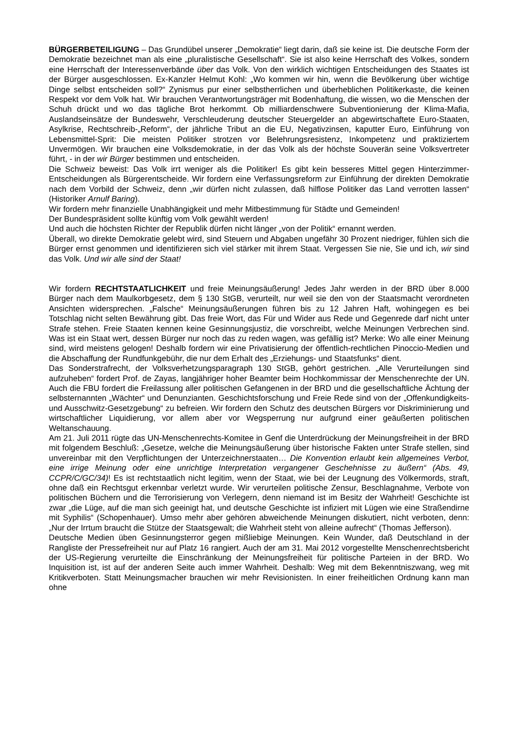BÜRGERBETEILIGUNG – Das Grundübel unserer „Demokratie“ liegt darin, daß sie keine ist. Die deutsche Form der Demokratie bezeichnet man als eine „pluralistische Gesellschaft“. Sie ist also keine Herrschaft des Volkes, sondern eine Herrschaft der Interessenverbände über das Volk. Von den wirklich wichtigen Entscheidungen des Staates ist der Bürger ausgeschlossen. Ex-Kanzler Helmut Kohl: „Wo kommen wir hin, wenn die Bevölkerung über wichtige Dinge selbst entscheiden soll?“ Zynismus pur einer selbstherrlichen und überheblichen Politikerkaste, die keinen Respekt vor dem Volk hat. Wir brauchen Verantwortungsträger mit Bodenhaftung, die wissen, wo die Menschen der Schuh drückt und wo das tägliche Brot herkommt. Ob milliardenschwere Subventionierung der Klima-Mafia, Auslandseinsätze der Bundeswehr, Verschleuderung deutscher Steuergelder an abgewirtschaftete Euro-Staaten, Asylkrise, Rechtschreib-„Reform“, der jährliche Tribut an die EU, Negativzinsen, kaputter Euro, Einführung von Lebensmittel-Sprit: Die meisten Politiker strotzen vor Belehrungsresistenz, Inkompetenz und praktiziertem Unvermögen. Wir brauchen eine Volksdemokratie, in der das Volk als der höchste Souverän seine Volksvertreter führt, - in der wir Bürger bestimmen und entscheiden.
Die Schweiz beweist: Das Volk irrt weniger als die Politiker! Es gibt kein besseres Mittel gegen Hinterzimmer-Entscheidungen als Bürgerentscheide. Wir fordern eine Verfassungsreform zur Einführung der direkten Demokratie nach dem Vorbild der Schweiz, denn „wir dürfen nicht zulassen, daß hilflose Politiker das Land verrotten lassen“ (Historiker Arnulf Baring).
Wir fordern mehr finanzielle Unabhängigkeit und mehr Mitbestimmung für Städte und Gemeinden!
Der Bundespräsident sollte künftig vom Volk gewählt werden!
Und auch die höchsten Richter der Republik dürfen nicht länger „von der Politik“ ernannt werden.
Überall, wo direkte Demokratie gelebt wird, sind Steuern und Abgaben ungefähr 30 Prozent niedriger, fühlen sich die Bürger ernst genommen und identifizieren sich viel stärker mit ihrem Staat. Vergessen Sie nie, Sie und ich, wir sind das Volk. Und wir alle sind der Staat!
Wir fordern RECHTSTAATLICHKEIT und freie Meinungsäußerung! Jedes Jahr werden in der BRD über 8.000 Bürger nach dem Maulkorbgesetz, dem § 130 StGB, verurteilt, nur weil sie den von der Staatsmacht verordneten Ansichten widersprechen. „Falsche“ Meinungsäußerungen führen bis zu 12 Jahren Haft, wohingegen es bei Totschlag nicht selten Bewährung gibt. Das freie Wort, das Für und Wider aus Rede und Gegenrede darf nicht unter Strafe stehen. Freie Staaten kennen keine Gesinnungsjustiz, die vorschreibt, welche Meinungen Verbrechen sind. Was ist ein Staat wert, dessen Bürger nur noch das zu reden wagen, was gefällig ist? Merke: Wo alle einer Meinung sind, wird meistens gelogen! Deshalb fordern wir eine Privatisierung der öffentlich-rechtlichen Pinoccio-Medien und die Abschaffung der Rundfunkgebühr, die nur dem Erhalt des „Erziehungs- und Staatsfunks“ dient.
Das Sonderstrafrecht, der Volksverhetzungsparagraph 130 StGB, gehört gestrichen. „Alle Verurteilungen sind aufzuheben“ fordert Prof. de Zayas, langjähriger hoher Beamter beim Hochkommissar der Menschenrechte der UN. Auch die FBU fordert die Freilassung aller politischen Gefangenen in der BRD und die gesellschaftliche Ächtung der selbsternannten „Wächter“ und Denunzianten. Geschichtsforschung und Freie Rede sind von der „Offenkundigkeits- und Ausschwitz-Gesetzgebung“ zu befreien. Wir fordern den Schutz des deutschen Bürgers vor Diskriminierung und wirtschaftlicher Liquidierung, vor allem aber vor Wegsperrung nur aufgrund einer geäußerten politischen Weltanschauung.
Am 21. Juli 2011 rügte das UN-Menschenrechts-Komitee in Genf die Unterdrückung der Meinungsfreiheit in der BRD mit folgendem Beschluß: „Gesetze, welche die Meinungsäußerung über historische Fakten unter Strafe stellen, sind unvereinbar mit den Verpflichtungen der Unterzeichnerstaaten… Die Konvention erlaubt kein allgemeines Verbot, eine irrige Meinung oder eine unrichtige Interpretation vergangener Geschehnisse zu äußern“ (Abs. 49, CCPR/C/GC/34)! Es ist rechtstaatlich nicht legitim, wenn der Staat, wie bei der Leugnung des Völkermords, straft, ohne daß ein Rechtsgut erkennbar verletzt wurde. Wir verurteilen politische Zensur, Beschlagnahme, Verbote von politischen Büchern und die Terrorisierung von Verlegern, denn niemand ist im Besitz der Wahrheit! Geschichte ist zwar „die Lüge, auf die man sich geeinigt hat, und deutsche Geschichte ist infiziert mit Lügen wie eine Straßendirne mit Syphilis“ (Schopenhauer). Umso mehr aber gehören abweichende Meinungen diskutiert, nicht verboten, denn: „Nur der Irrtum braucht die Stütze der Staatsgewalt; die Wahrheit steht von alleine aufrecht“ (Thomas Jefferson).
Deutsche Medien üben Gesinnungsterror gegen mißliebige Meinungen. Kein Wunder, daß Deutschland in der Rangliste der Pressefreiheit nur auf Platz 16 rangiert. Auch der am 31. Mai 2012 vorgestellte Menschenrechtsbericht der US-Regierung verurteilte die Einschränkung der Meinungsfreiheit für politische Parteien in der BRD. Wo Inquisition ist, ist auf der anderen Seite auch immer Wahrheit. Deshalb: Weg mit dem Bekenntniszwang, weg mit Kritikverboten. Statt Meinungsmacher brauchen wir mehr Revisionisten. In einer freiheitlichen Ordnung kann man ohne